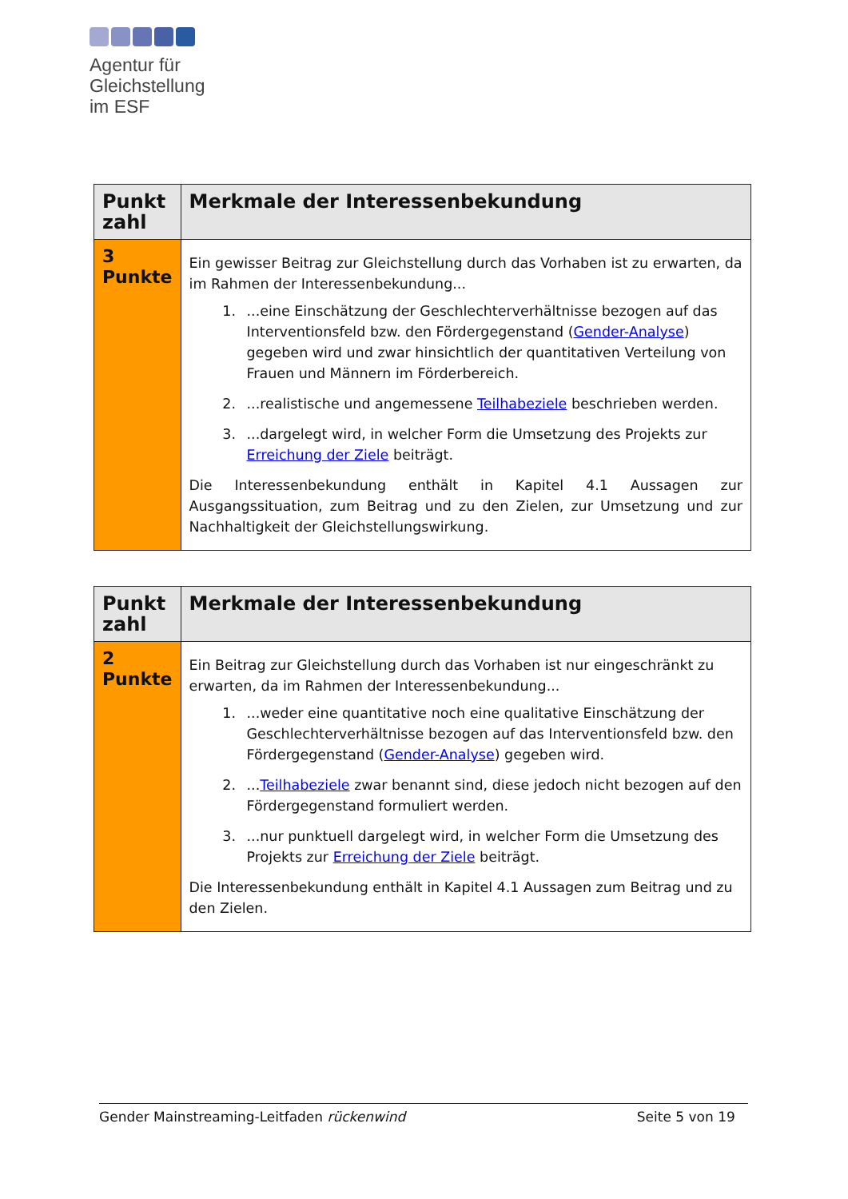Agentur für
Gleichstellung
im ESF
| Punkt zahl | Merkmale der Interessenbekundung |
| --- | --- |
| 3 Punkte | Ein gewisser Beitrag zur Gleichstellung durch das Vorhaben ist zu erwarten, da im Rahmen der Interessenbekundung... 1. ...eine Einschätzung der Geschlechterverhältnisse bezogen auf das Interventionsfeld bzw. den Fördergegenstand ( Gender-Analyse ) gegeben wird und zwar hinsichtlich der quantitativen Verteilung von Frauen und Männern im Förderbereich. 2. ...realistische und angemessene Teilhabeziele beschrieben werden. 3. ...dargelegt wird, in welcher Form die Umsetzung des Projekts zur Erreichung der Ziele beiträgt. Die Interessenbekundung enthält in Kapitel 4.1 Aussagen zur Ausgangssituation, zum Beitrag und zu den Zielen, zur Umsetzung und zur Nachhaltigkeit der Gleichstellungswirkung. |
| Punkt zahl | Merkmale der Interessenbekundung |
| --- | --- |
| 2 Punkte | Ein Beitrag zur Gleichstellung durch das Vorhaben ist nur eingeschränkt zu erwarten, da im Rahmen der Interessenbekundung... 1. ...weder eine quantitative noch eine qualitative Einschätzung der Geschlechterverhältnisse bezogen auf das Interventionsfeld bzw. den Fördergegenstand ( Gender-Analyse ) gegeben wird. 2. ... Teilhabeziele zwar benannt sind, diese jedoch nicht bezogen auf den Fördergegenstand formuliert werden. 3. ...nur punktuell dargelegt wird, in welcher Form die Umsetzung des Projekts zur Erreichung der Ziele beiträgt. Die Interessenbekundung enthält in Kapitel 4.1 Aussagen zum Beitrag und zu den Zielen. |
Gender Mainstreaming-Leitfaden rückenwind Seite 5 von 19